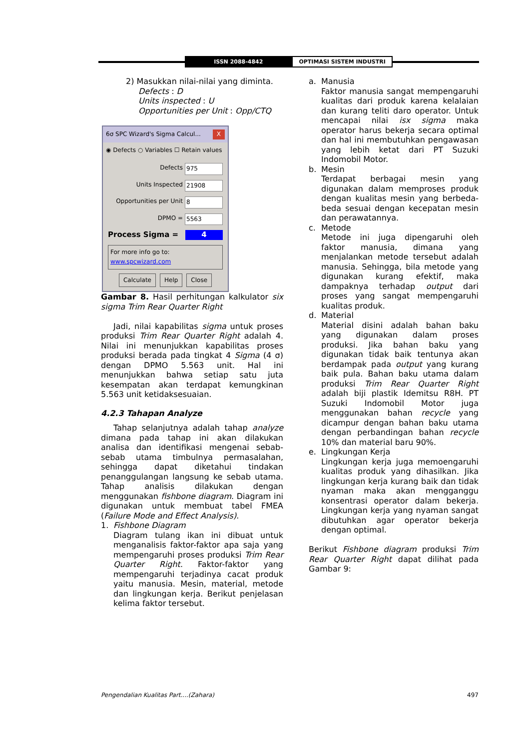ISSN 2088-4842 OPTIMASI SISTEM INDUSTRI
2) Masukkan nilai-nilai yang diminta.
Defects : D
Units inspected : U
Opportunities per Unit : Opp/CTQ
6σ SPC Wizard's Sigma Calcul... X
◉ Defects ○ Variables ☐ Retain values
Defects 975
Units Inspected 21908
Opportunities per Unit 8
DPMO = 5563
Process Sigma = 4
For more info go to: www.spcwizard.com
Calculate Help Close
Gambar 8. Hasil perhitungan kalkulator six sigma Trim Rear Quarter Right
Jadi, nilai kapabilitas sigma untuk proses produksi Trim Rear Quarter Right adalah 4. Nilai ini menunjukkan kapabilitas proses produksi berada pada tingkat 4 Sigma (4 σ) dengan DPMO 5.563 unit. Hal ini menunjukkan bahwa setiap satu juta kesempatan akan terdapat kemungkinan 5.563 unit ketidaksesuaian.
4.2.3 Tahapan Analyze
Tahap selanjutnya adalah tahap analyze dimana pada tahap ini akan dilakukan analisa dan identifikasi mengenai sebab-sebab utama timbulnya permasalahan, sehingga dapat diketahui tindakan penanggulangan langsung ke sebab utama. Tahap analisis dilakukan dengan menggunakan fishbone diagram. Diagram ini digunakan untuk membuat tabel FMEA (Failure Mode and Effect Analysis).
1. Fishbone Diagram
Diagram tulang ikan ini dibuat untuk menganalisis faktor-faktor apa saja yang mempengaruhi proses produksi Trim Rear Quarter Right. Faktor-faktor yang mempengaruhi terjadinya cacat produk yaitu manusia. Mesin, material, metode dan lingkungan kerja. Berikut penjelasan kelima faktor tersebut.
a. Manusia
Faktor manusia sangat mempengaruhi kualitas dari produk karena kelalaian dan kurang teliti daro operator. Untuk mencapai nilai isx sigma maka operator harus bekerja secara optimal dan hal ini membutuhkan pengawasan yang lebih ketat dari PT Suzuki Indomobil Motor.
b. Mesin
Terdapat berbagai mesin yang digunakan dalam memproses produk dengan kualitas mesin yang berbeda-beda sesuai dengan kecepatan mesin dan perawatannya.
c. Metode
Metode ini juga dipengaruhi oleh faktor manusia, dimana yang menjalankan metode tersebut adalah manusia. Sehingga, bila metode yang digunakan kurang efektif, maka dampaknya terhadap output dari proses yang sangat mempengaruhi kualitas produk.
d. Material
Material disini adalah bahan baku yang digunakan dalam proses produksi. Jika bahan baku yang digunakan tidak baik tentunya akan berdampak pada output yang kurang baik pula. Bahan baku utama dalam produksi Trim Rear Quarter Right adalah biji plastik Idemitsu R8H. PT Suzuki Indomobil Motor juga menggunakan bahan recycle yang dicampur dengan bahan baku utama dengan perbandingan bahan recycle 10% dan material baru 90%.
e. Lingkungan Kerja
Lingkungan kerja juga memoengaruhi kualitas produk yang dihasilkan. Jika lingkungan kerja kurang baik dan tidak nyaman maka akan mengganggu konsentrasi operator dalam bekerja. Lingkungan kerja yang nyaman sangat dibutuhkan agar operator bekerja dengan optimal.
Berikut Fishbone diagram produksi Trim Rear Quarter Right dapat dilihat pada Gambar 9:
Pengendalian Kualitas Part....(Zahara) 497